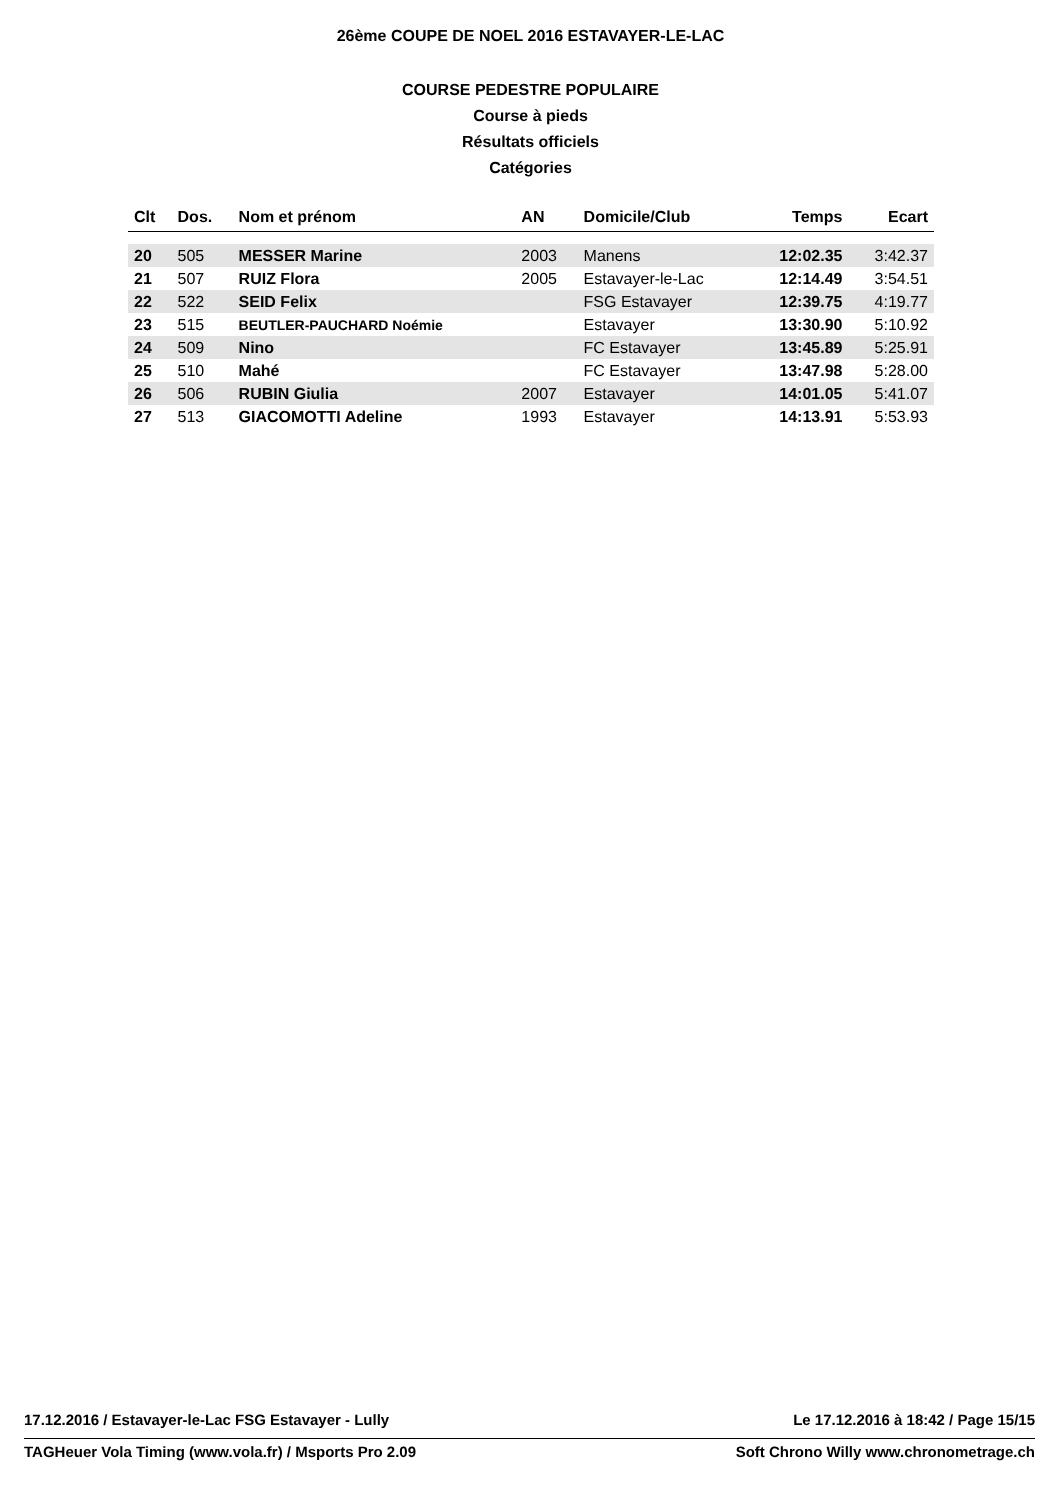26ème COUPE DE NOEL 2016 ESTAVAYER-LE-LAC
COURSE PEDESTRE POPULAIRE
Course à pieds
Résultats officiels
Catégories
| Clt | Dos. | Nom et prénom | AN | Domicile/Club | Temps | Ecart |
| --- | --- | --- | --- | --- | --- | --- |
| 20 | 505 | MESSER Marine | 2003 | Manens | 12:02.35 | 3:42.37 |
| 21 | 507 | RUIZ Flora | 2005 | Estavayer-le-Lac | 12:14.49 | 3:54.51 |
| 22 | 522 | SEID Felix | | FSG Estavayer | 12:39.75 | 4:19.77 |
| 23 | 515 | BEUTLER-PAUCHARD Noémie | | Estavayer | 13:30.90 | 5:10.92 |
| 24 | 509 | Nino | | FC Estavayer | 13:45.89 | 5:25.91 |
| 25 | 510 | Mahé | | FC Estavayer | 13:47.98 | 5:28.00 |
| 26 | 506 | RUBIN Giulia | 2007 | Estavayer | 14:01.05 | 5:41.07 |
| 27 | 513 | GIACOMOTTI Adeline | 1993 | Estavayer | 14:13.91 | 5:53.93 |
17.12.2016 / Estavayer-le-Lac FSG Estavayer - Lully Le 17.12.2016 à 18:42 / Page 15/15
TAGHeuer Vola Timing (www.vola.fr) / Msports Pro 2.09 Soft Chrono Willy www.chronometrage.ch